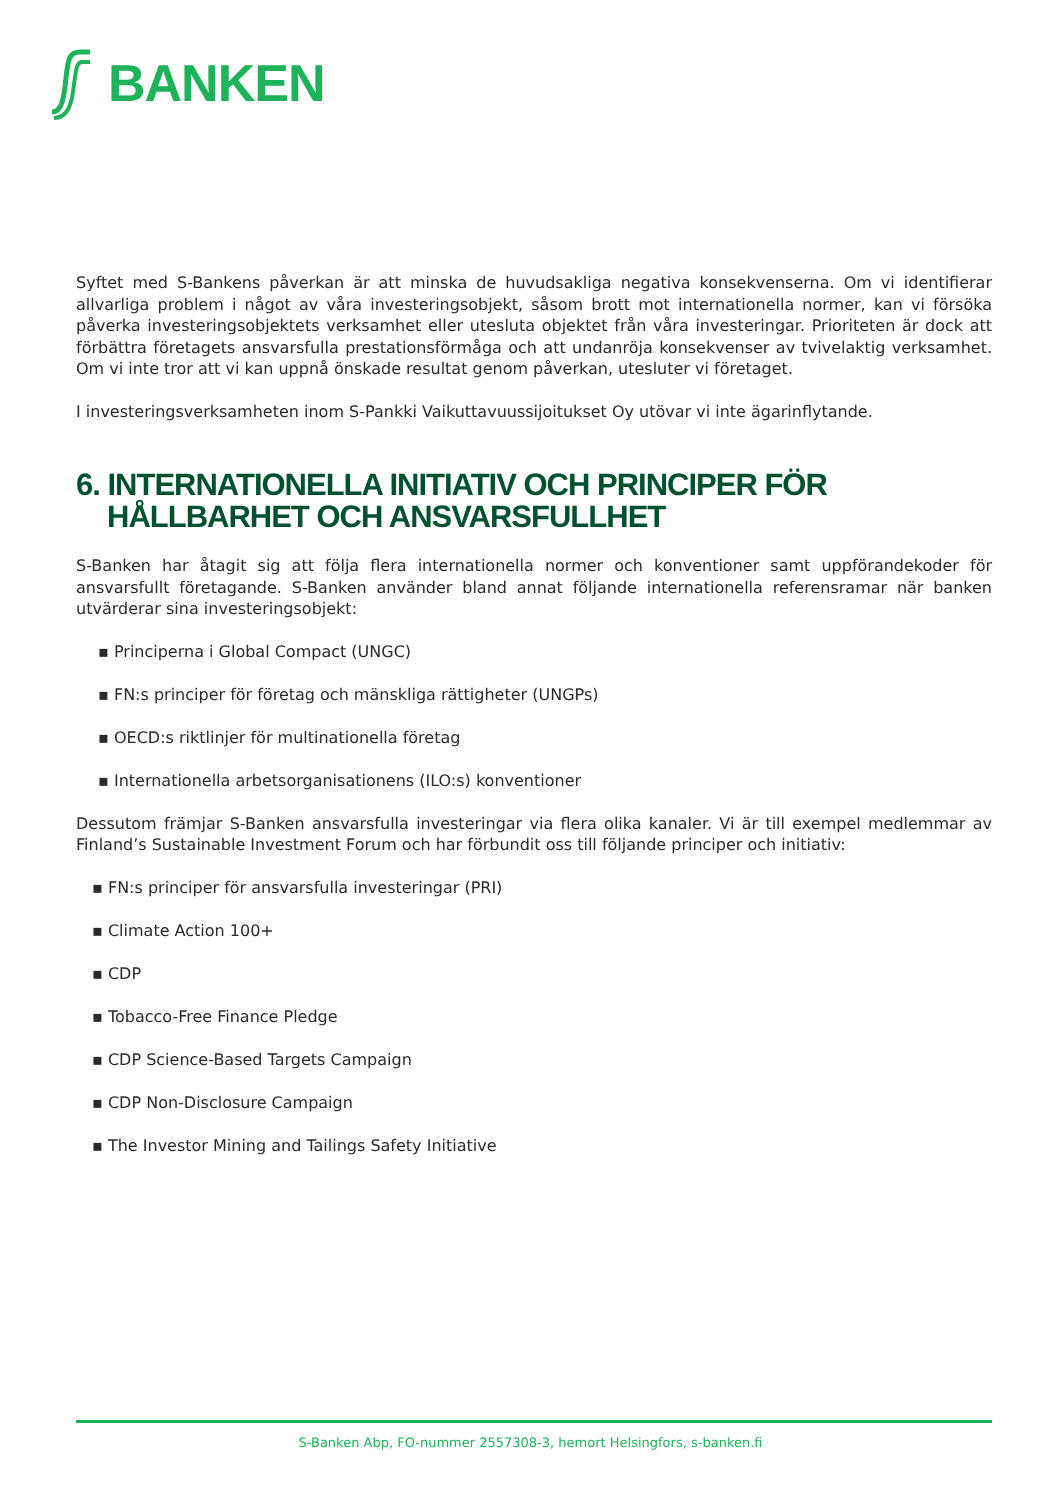BANKEN
Syftet med S-Bankens påverkan är att minska de huvudsakliga negativa konsekvenserna. Om vi identifierar allvarliga problem i något av våra investeringsobjekt, såsom brott mot internationella normer, kan vi försöka påverka investeringsobjektets verksamhet eller utesluta objektet från våra investeringar. Prioriteten är dock att förbättra företagets ansvarsfulla prestationsförmåga och att undanröja konsekvenser av tvivelaktig verksamhet. Om vi inte tror att vi kan uppnå önskade resultat genom påverkan, utesluter vi företaget.
I investeringsverksamheten inom S-Pankki Vaikuttavuussijoitukset Oy utövar vi inte ägarinflytande.
6. INTERNATIONELLA INITIATIV OCH PRINCIPER FÖR HÅLLBARHET OCH ANSVARSFULLHET
S-Banken har åtagit sig att följa flera internationella normer och konventioner samt uppförandekoder för ansvarsfullt företagande. S-Banken använder bland annat följande internationella referensramar när banken utvärderar sina investeringsobjekt:
▪ Principerna i Global Compact (UNGC)
▪ FN:s principer för företag och mänskliga rättigheter (UNGPs)
▪ OECD:s riktlinjer för multinationella företag
▪ Internationella arbetsorganisationens (ILO:s) konventioner
Dessutom främjar S-Banken ansvarsfulla investeringar via flera olika kanaler. Vi är till exempel medlemmar av Finland’s Sustainable Investment Forum och har förbundit oss till följande principer och initiativ:
▪ FN:s principer för ansvarsfulla investeringar (PRI)
▪ Climate Action 100+
▪ CDP
▪ Tobacco-Free Finance Pledge
▪ CDP Science-Based Targets Campaign
▪ CDP Non-Disclosure Campaign
▪ The Investor Mining and Tailings Safety Initiative
S-Banken Abp, FO-nummer 2557308-3, hemort Helsingfors, s-banken.fi